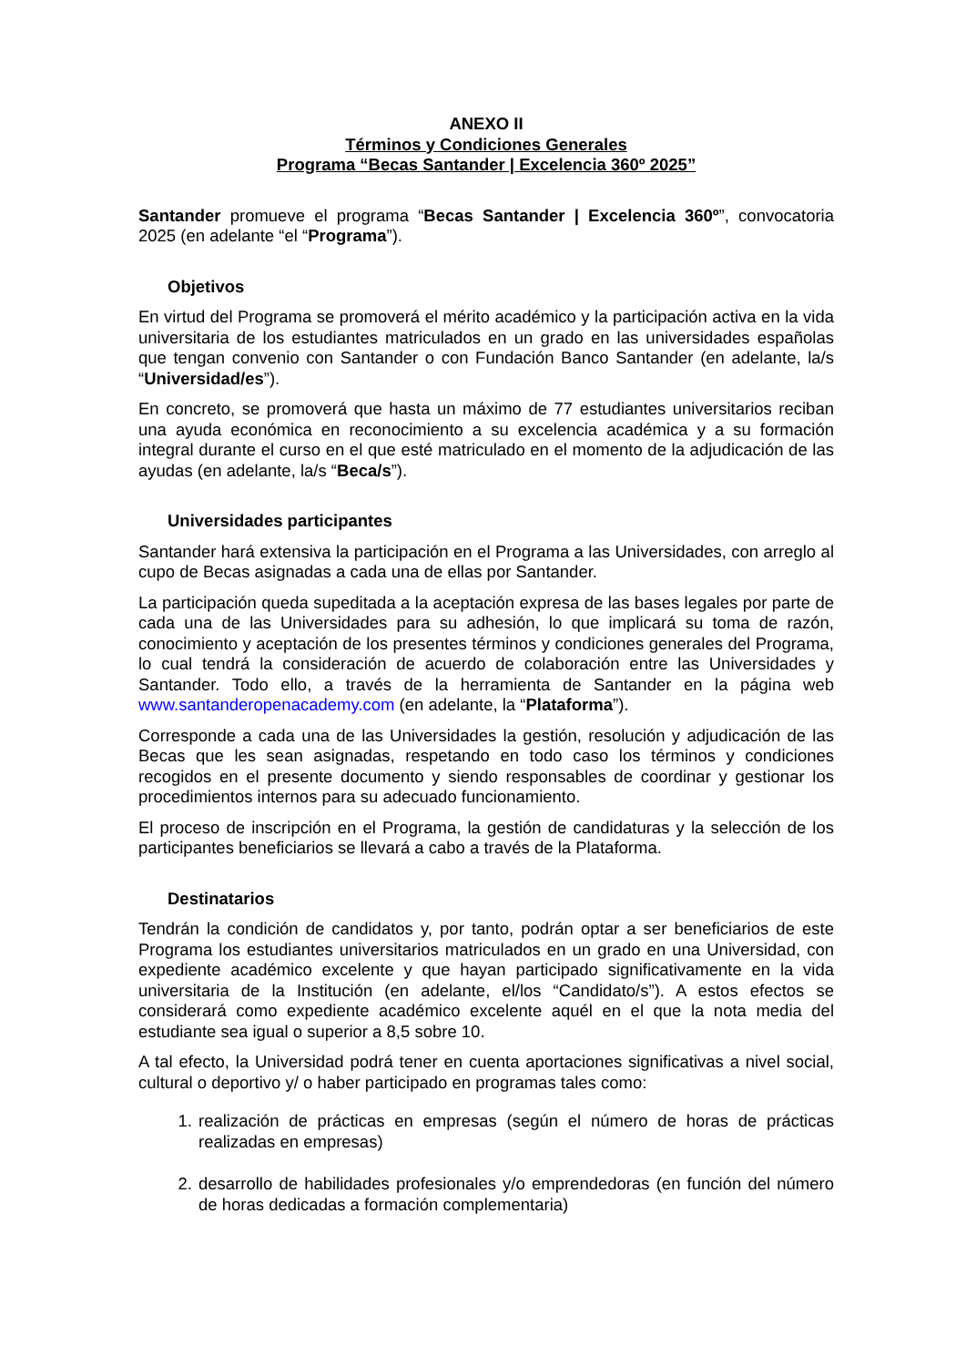ANEXO II
Términos y Condiciones Generales
Programa “Becas Santander | Excelencia 360º 2025”
Santander promueve el programa “Becas Santander | Excelencia 360º”, convocatoria 2025 (en adelante “el “Programa”).
Objetivos
En virtud del Programa se promoverá el mérito académico y la participación activa en la vida universitaria de los estudiantes matriculados en un grado en las universidades españolas que tengan convenio con Santander o con Fundación Banco Santander (en adelante, la/s “Universidad/es”).
En concreto, se promoverá que hasta un máximo de 77 estudiantes universitarios reciban una ayuda económica en reconocimiento a su excelencia académica y a su formación integral durante el curso en el que esté matriculado en el momento de la adjudicación de las ayudas (en adelante, la/s “Beca/s”).
Universidades participantes
Santander hará extensiva la participación en el Programa a las Universidades, con arreglo al cupo de Becas asignadas a cada una de ellas por Santander.
La participación queda supeditada a la aceptación expresa de las bases legales por parte de cada una de las Universidades para su adhesión, lo que implicará su toma de razón, conocimiento y aceptación de los presentes términos y condiciones generales del Programa, lo cual tendrá la consideración de acuerdo de colaboración entre las Universidades y Santander. Todo ello, a través de la herramienta de Santander en la página web www.santanderopenacademy.com (en adelante, la “Plataforma”).
Corresponde a cada una de las Universidades la gestión, resolución y adjudicación de las Becas que les sean asignadas, respetando en todo caso los términos y condiciones recogidos en el presente documento y siendo responsables de coordinar y gestionar los procedimientos internos para su adecuado funcionamiento.
El proceso de inscripción en el Programa, la gestión de candidaturas y la selección de los participantes beneficiarios se llevará a cabo a través de la Plataforma.
Destinatarios
Tendrán la condición de candidatos y, por tanto, podrán optar a ser beneficiarios de este Programa los estudiantes universitarios matriculados en un grado en una Universidad, con expediente académico excelente y que hayan participado significativamente en la vida universitaria de la Institución (en adelante, el/los “Candidato/s”). A estos efectos se considerará como expediente académico excelente aquél en el que la nota media del estudiante sea igual o superior a 8,5 sobre 10.
A tal efecto, la Universidad podrá tener en cuenta aportaciones significativas a nivel social, cultural o deportivo y/ o haber participado en programas tales como:
1. realización de prácticas en empresas (según el número de horas de prácticas realizadas en empresas)
2. desarrollo de habilidades profesionales y/o emprendedoras (en función del número de horas dedicadas a formación complementaria)